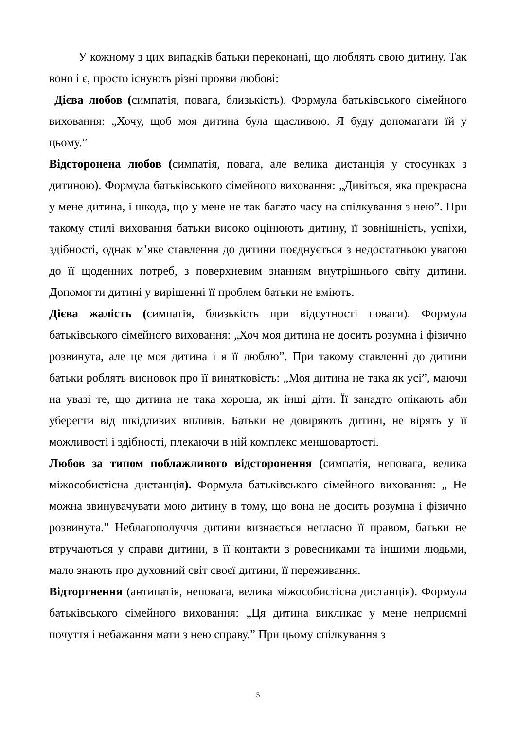У кожному з цих випадків батьки переконані, що люблять свою дитину. Так воно і є, просто існують різні прояви любові:
Дієва любов (симпатія, повага, близькість). Формула батьківського сімейного виховання: „Хочу, щоб моя дитина була щасливою. Я буду допомагати їй у цьому.”
Відсторонена любов (симпатія, повага, але велика дистанція у стосунках з дитиною). Формула батьківського сімейного виховання: „Дивіться, яка прекрасна у мене дитина, і шкода, що у мене не так багато часу на спілкування з нею”. При такому стилі виховання батьки високо оцінюють дитину, її зовнішність, успіхи, здібності, однак м’яке ставлення до дитини поєднується з недостатньою увагою до її щоденних потреб, з поверхневим знанням внутрішнього світу дитини. Допомогти дитині у вирішенні її проблем батьки не вміють.
Дієва жалість (симпатія, близькість при відсутності поваги). Формула батьківського сімейного виховання: „Хоч моя дитина не досить розумна і фізично розвинута, але це моя дитина і я її люблю”. При такому ставленні до дитини батьки роблять висновок про її винятковість: „Моя дитина не така як усі”, маючи на увазі те, що дитина не така хороша, як інші діти. Її занадто опікають аби уберегти від шкідливих впливів. Батьки не довіряють дитині, не вірять у її можливості і здібності, плекаючи в ній комплекс меншовартості.
Любов за типом поблажливого відсторонення (симпатія, неповага, велика міжособистісна дистанція). Формула батьківського сімейного виховання: „ Не можна звинувачувати мою дитину в тому, що вона не досить розумна і фізично розвинута.” Неблагополуччя дитини визнається негласно її правом, батьки не втручаються у справи дитини, в її контакти з ровесниками та іншими людьми, мало знають про духовний світ своєї дитини, її переживання.
Відторгнення (антипатія, неповага, велика міжособистісна дистанція). Формула батьківського сімейного виховання: „Ця дитина викликає у мене неприємні почуття і небажання мати з нею справу.” При цьому спілкування з
5